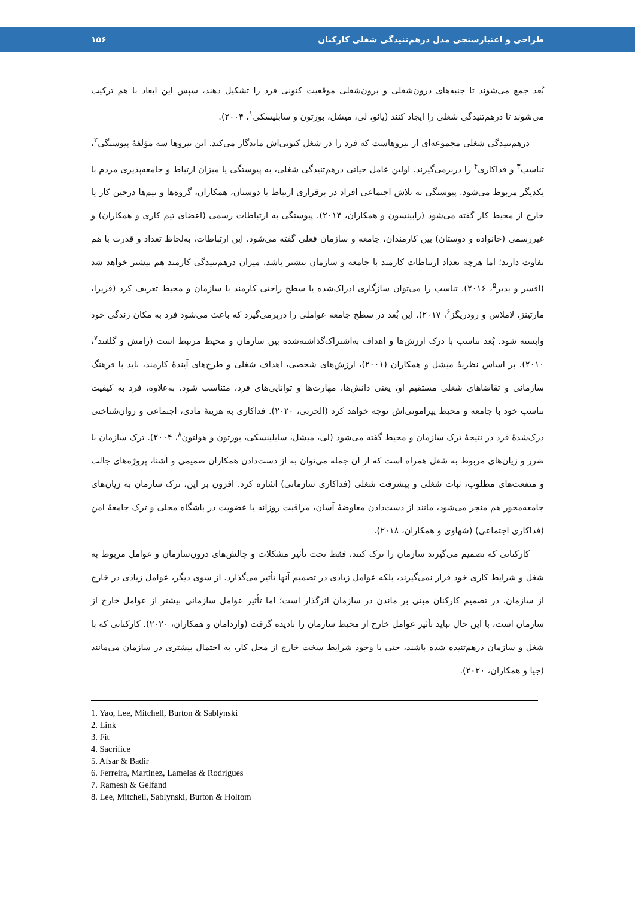طراحی و اعتبارسنجی مدل درهم‌تنیدگی شغلی کارکنان ۱۵۶
بُعد جمع می‌شوند تا جنبه‌های درون‌شغلی و برون‌شغلی موقعیت کنونی فرد را تشکیل دهند، سپس این ابعاد با هم ترکیب می‌شوند تا درهم‌تنیدگی شغلی را ایجاد کنند (یائو، لی، میشل، بورتون و سابلیسکی<sup>۱</sup>، ۲۰۰۴).
درهم‌تنیدگی شغلی مجموعه‌ای از نیروهاست که فرد را در شغل کنونی‌اش ماندگار می‌کند. این نیروها سه مؤلفهٔ پیوستگی<sup>۲</sup>، تناسب<sup>۳</sup> و فداکاری<sup>۴</sup> را دربرمی‌گیرند. اولین عامل حیاتی درهم‌تنیدگی شغلی، به پیوستگی یا میزان ارتباط و جامعه‌پذیری مردم با یکدیگر مربوط می‌شود. پیوستگی به تلاش اجتماعی افراد در برقراری ارتباط با دوستان، همکاران، گروه‌ها و تیم‌ها درحین کار یا خارج از محیط کار گفته می‌شود (رابینسون و همکاران، ۲۰۱۴). پیوستگی به ارتباطات رسمی (اعضای تیم کاری و همکاران) و غیررسمی (خانواده و دوستان) بین کارمندان، جامعه و سازمان فعلی گفته می‌شود. این ارتباطات، به‌لحاظ تعداد و قدرت با هم تفاوت دارند؛ اما هرچه تعداد ارتباطات کارمند با جامعه و سازمان بیشتر باشد، میزان درهم‌تنیدگی کارمند هم بیشتر خواهد شد (افسر و بدیر<sup>۵</sup>، ۲۰۱۶). تناسب را می‌توان سازگاری ادراک‌شده یا سطح راحتی کارمند با سازمان و محیط تعریف کرد (فریرا، مارتینز، لاملاس و رودریگز<sup>۶</sup>، ۲۰۱۷). این بُعد در سطح جامعه عواملی را دربرمی‌گیرد که باعث می‌شود فرد به مکان زندگی خود وابسته شود. بُعد تناسب با درک ارزش‌ها و اهداف به‌اشتراک‌گذاشته‌شده بین سازمان و محیط مرتبط است (رامش و گلفند<sup>۷</sup>، ۲۰۱۰). بر اساس نظریهٔ میشل و همکاران (۲۰۰۱)، ارزش‌های شخصی، اهداف شغلی و طرح‌های آیندهٔ کارمند، باید با فرهنگ سازمانی و تقاضاهای شغلی مستقیم او، یعنی دانش‌ها، مهارت‌ها و توانایی‌های فرد، متناسب شود. به‌علاوه، فرد به کیفیت تناسب خود با جامعه و محیط پیرامونی‌اش توجه خواهد کرد (الحربی، ۲۰۲۰). فداکاری به هزینهٔ مادی، اجتماعی و روان‌شناختی درک‌شدهٔ فرد در نتیجهٔ ترک سازمان و محیط گفته می‌شود (لی، میشل، سابلینسکی، بورتون و هولتون<sup>۸</sup>، ۲۰۰۴). ترک سازمان با ضرر و زیان‌های مربوط به شغل همراه است که از آن جمله می‌توان به از دست‌دادن همکاران صمیمی و آشنا، پروژه‌های جالب و منفعت‌های مطلوب، ثبات شغلی و پیشرفت شغلی (فداکاری سازمانی) اشاره کرد. افزون بر این، ترک سازمان به زیان‌های جامعه‌محور هم منجر می‌شود، مانند از دست‌دادن معاوضهٔ آسان، مراقبت روزانه یا عضویت در باشگاه محلی و ترک جامعهٔ امن (فداکاری اجتماعی) (شهاوی و همکاران، ۲۰۱۸).
کارکنانی که تصمیم می‌گیرند سازمان را ترک کنند، فقط تحت تأثیر مشکلات و چالش‌های درون‌سازمان و عوامل مربوط به شغل و شرایط کاری خود قرار نمی‌گیرند، بلکه عوامل زیادی در تصمیم آنها تأثیر می‌گذارد. از سوی دیگر، عوامل زیادی در خارج از سازمان، در تصمیم کارکنان مبنی بر ماندن در سازمان اثرگذار است؛ اما تأثیر عوامل سازمانی بیشتر از عوامل خارج از سازمان است، با این حال نباید تأثیر عوامل خارج از محیط سازمان را نادیده گرفت (واردامان و همکاران، ۲۰۲۰). کارکنانی که با شغل و سازمان درهم‌تنیده شده باشند، حتی با وجود شرایط سخت خارج از محل کار، به احتمال بیشتری در سازمان می‌مانند (جیا و همکاران، ۲۰۲۰).
1. Yao, Lee, Mitchell, Burton & Sablynski
2. Link
3. Fit
4. Sacrifice
5. Afsar & Badir
6. Ferreira, Martinez, Lamelas & Rodrigues
7. Ramesh & Gelfand
8. Lee, Mitchell, Sablynski, Burton & Holtom